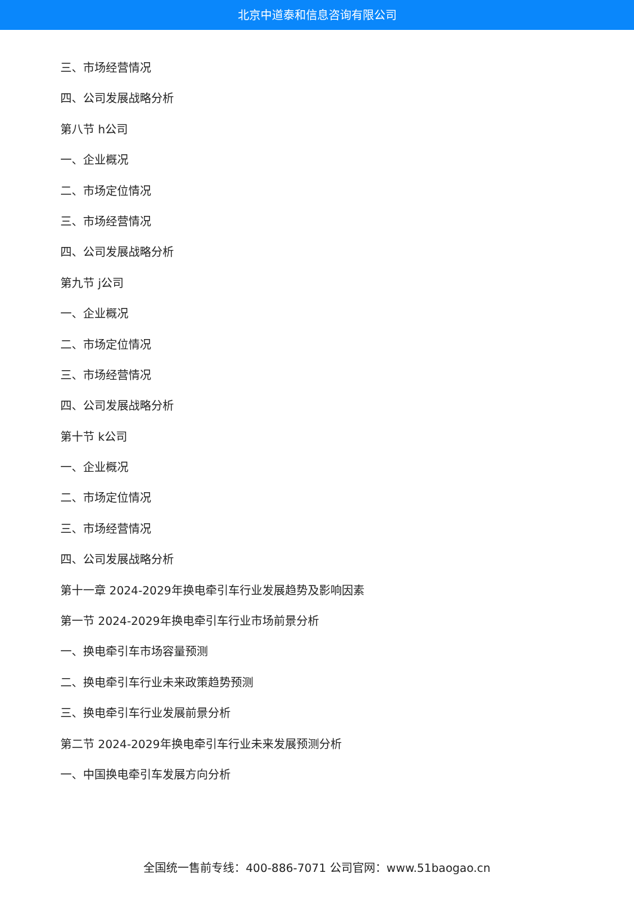北京中道泰和信息咨询有限公司
三、市场经营情况
四、公司发展战略分析
第八节 h公司
一、企业概况
二、市场定位情况
三、市场经营情况
四、公司发展战略分析
第九节 j公司
一、企业概况
二、市场定位情况
三、市场经营情况
四、公司发展战略分析
第十节 k公司
一、企业概况
二、市场定位情况
三、市场经营情况
四、公司发展战略分析
第十一章 2024-2029年换电牵引车行业发展趋势及影响因素
第一节 2024-2029年换电牵引车行业市场前景分析
一、换电牵引车市场容量预测
二、换电牵引车行业未来政策趋势预测
三、换电牵引车行业发展前景分析
第二节 2024-2029年换电牵引车行业未来发展预测分析
一、中国换电牵引车发展方向分析
全国统一售前专线：400-886-7071 公司官网：www.51baogao.cn